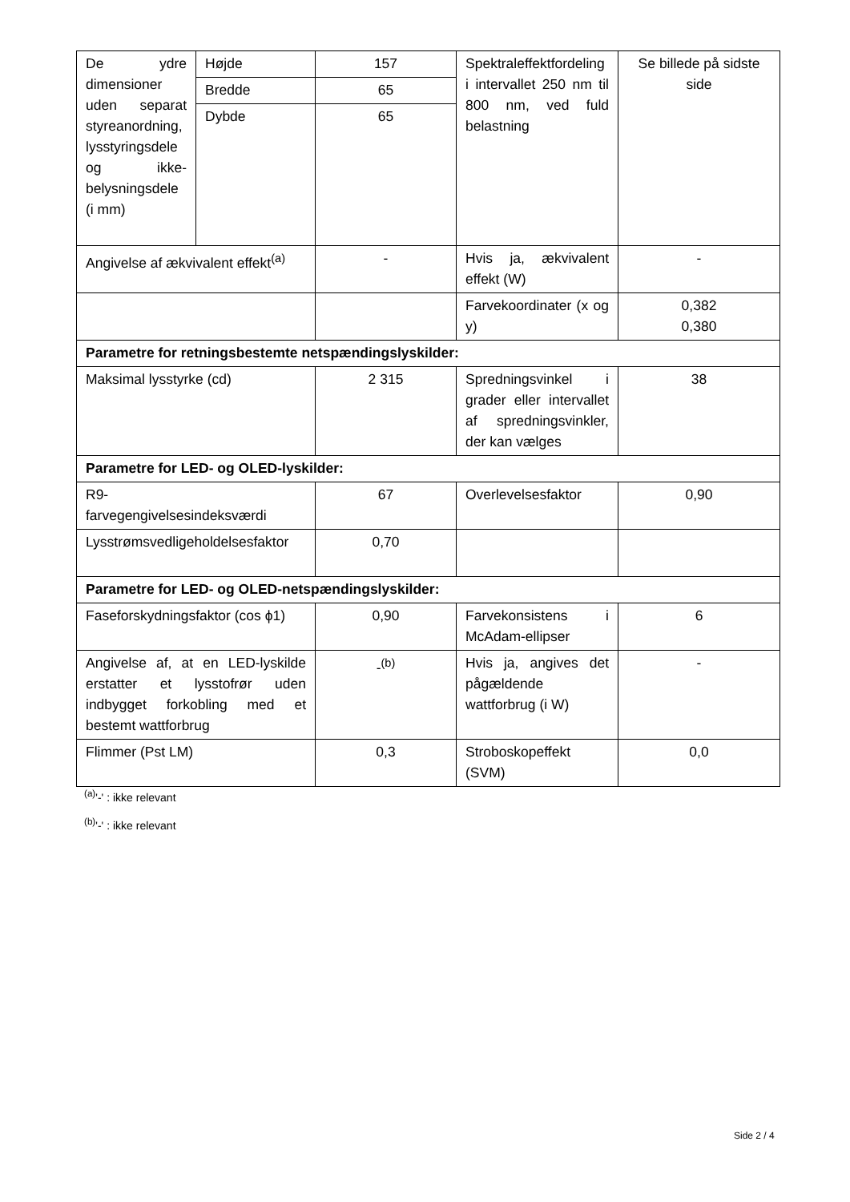| De ydre dimensioner uden separat styreanordning, lysstyringsdele og ikke-belysningsdele (i mm) | Højde | 157 | Spektraleffektfordeling i intervallet 250 nm til 800 nm, ved fuld belastning | Se billede på sidste side |
| | Bredde | 65 | | |
| | Dybde | 65 | | |
| Angivelse af ækvivalent effekt<sup>(a)</sup> | | - | Hvis ja, ækvivalent effekt (W) | - |
| | | | Farvekoordinater (x og y) | 0,382 0,380 |
| Parametre for retningsbestemte netspændingslyskilder: | | | | |
| Maksimal lysstyrke (cd) | | 2 315 | Spredningsvinkel i grader eller intervallet af spredningsvinkler, der kan vælges | 38 |
| Parametre for LED- og OLED-lyskilder: | | | | |
| R9- farvegengivelsesindeksværdi | | 67 | Overlevelsesfaktor | 0,90 |
| Lysstrømsvedligeholdelsesfaktor | | 0,70 | | |
| Parametre for LED- og OLED-netspændingslyskilder: | | | | |
| Faseforskydningsfaktor (cos ϕ1) | | 0,90 | Farvekonsistens i McAdam-ellipser | 6 |
| Angivelse af, at en LED-lyskilde erstatter et lysstofrør uden indbygget forkobling med et bestemt wattforbrug | | -<sup>(b)</sup> | Hvis ja, angives det pågældende wattforbrug (i W) | - |
| Flimmer (Pst LM) | | 0,3 | Stroboskopeffekt (SVM) | 0,0 |
<sup>(a)</sup> '-' : ikke relevant
<sup>(b)</sup> '-' : ikke relevant
Side 2 / 4